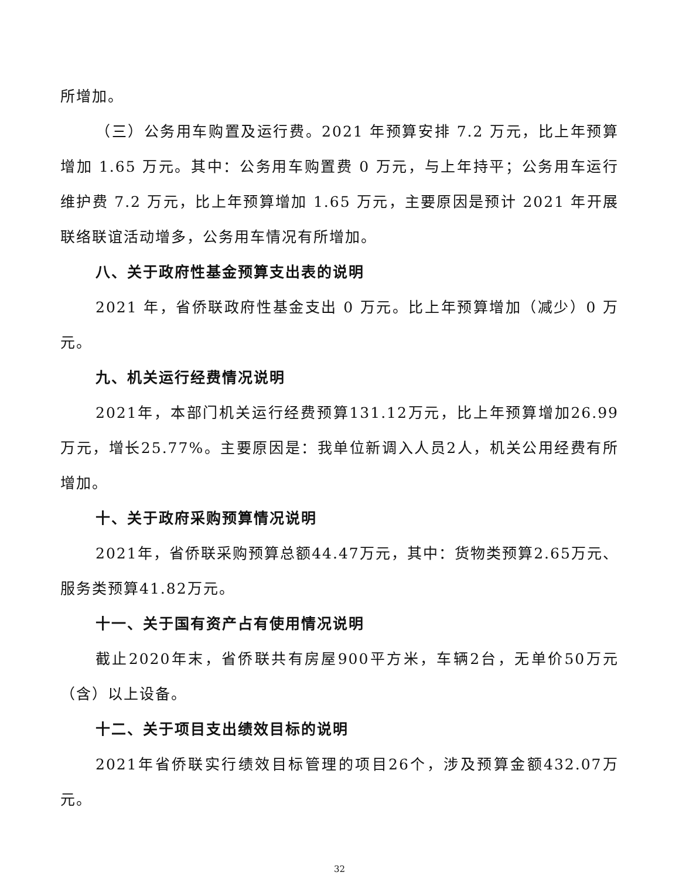所增加。
（三）公务用车购置及运行费。2021 年预算安排 7.2 万元，比上年预算增加 1.65 万元。其中：公务用车购置费 0 万元，与上年持平；公务用车运行维护费 7.2 万元，比上年预算增加 1.65 万元，主要原因是预计 2021 年开展联络联谊活动增多，公务用车情况有所增加。
八、关于政府性基金预算支出表的说明
2021 年，省侨联政府性基金支出 0 万元。比上年预算增加（减少）0 万元。
九、机关运行经费情况说明
2021年，本部门机关运行经费预算131.12万元，比上年预算增加26.99万元，增长25.77%。主要原因是：我单位新调入人员2人，机关公用经费有所增加。
十、关于政府采购预算情况说明
2021年，省侨联采购预算总额44.47万元，其中：货物类预算2.65万元、服务类预算41.82万元。
十一、关于国有资产占有使用情况说明
截止2020年末，省侨联共有房屋900平方米，车辆2台，无单价50万元（含）以上设备。
十二、关于项目支出绩效目标的说明
2021年省侨联实行绩效目标管理的项目26个，涉及预算金额432.07万元。
32